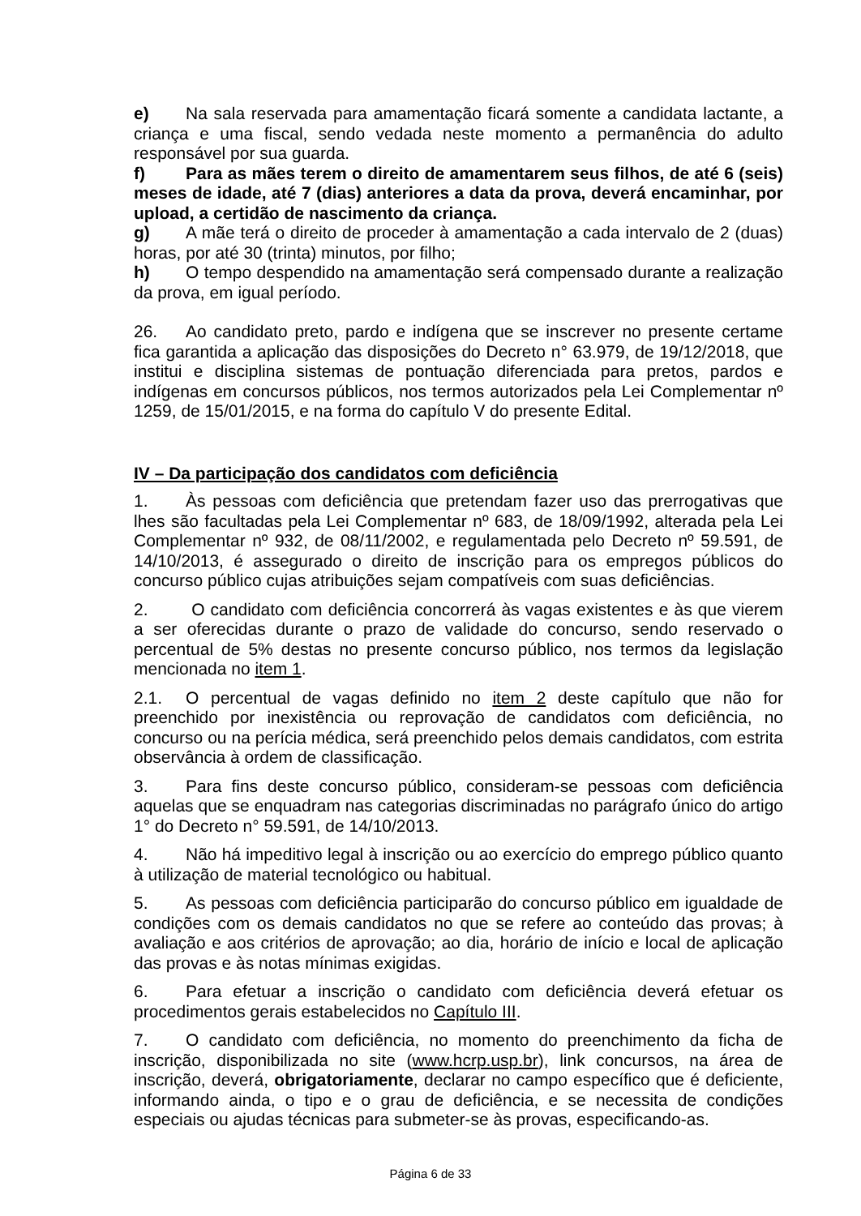e) Na sala reservada para amamentação ficará somente a candidata lactante, a criança e uma fiscal, sendo vedada neste momento a permanência do adulto responsável por sua guarda.
f) Para as mães terem o direito de amamentarem seus filhos, de até 6 (seis) meses de idade, até 7 (dias) anteriores a data da prova, deverá encaminhar, por upload, a certidão de nascimento da criança.
g) A mãe terá o direito de proceder à amamentação a cada intervalo de 2 (duas) horas, por até 30 (trinta) minutos, por filho;
h) O tempo despendido na amamentação será compensado durante a realização da prova, em igual período.
26. Ao candidato preto, pardo e indígena que se inscrever no presente certame fica garantida a aplicação das disposições do Decreto n° 63.979, de 19/12/2018, que institui e disciplina sistemas de pontuação diferenciada para pretos, pardos e indígenas em concursos públicos, nos termos autorizados pela Lei Complementar nº 1259, de 15/01/2015, e na forma do capítulo V do presente Edital.
IV – Da participação dos candidatos com deficiência
1. Às pessoas com deficiência que pretendam fazer uso das prerrogativas que lhes são facultadas pela Lei Complementar nº 683, de 18/09/1992, alterada pela Lei Complementar nº 932, de 08/11/2002, e regulamentada pelo Decreto nº 59.591, de 14/10/2013, é assegurado o direito de inscrição para os empregos públicos do concurso público cujas atribuições sejam compatíveis com suas deficiências.
2. O candidato com deficiência concorrerá às vagas existentes e às que vierem a ser oferecidas durante o prazo de validade do concurso, sendo reservado o percentual de 5% destas no presente concurso público, nos termos da legislação mencionada no item 1.
2.1. O percentual de vagas definido no item 2 deste capítulo que não for preenchido por inexistência ou reprovação de candidatos com deficiência, no concurso ou na perícia médica, será preenchido pelos demais candidatos, com estrita observância à ordem de classificação.
3. Para fins deste concurso público, consideram-se pessoas com deficiência aquelas que se enquadram nas categorias discriminadas no parágrafo único do artigo 1° do Decreto n° 59.591, de 14/10/2013.
4. Não há impeditivo legal à inscrição ou ao exercício do emprego público quanto à utilização de material tecnológico ou habitual.
5. As pessoas com deficiência participarão do concurso público em igualdade de condições com os demais candidatos no que se refere ao conteúdo das provas; à avaliação e aos critérios de aprovação; ao dia, horário de início e local de aplicação das provas e às notas mínimas exigidas.
6. Para efetuar a inscrição o candidato com deficiência deverá efetuar os procedimentos gerais estabelecidos no Capítulo III.
7. O candidato com deficiência, no momento do preenchimento da ficha de inscrição, disponibilizada no site (www.hcrp.usp.br), link concursos, na área de inscrição, deverá, obrigatoriamente, declarar no campo específico que é deficiente, informando ainda, o tipo e o grau de deficiência, e se necessita de condições especiais ou ajudas técnicas para submeter-se às provas, especificando-as.
Página 6 de 33